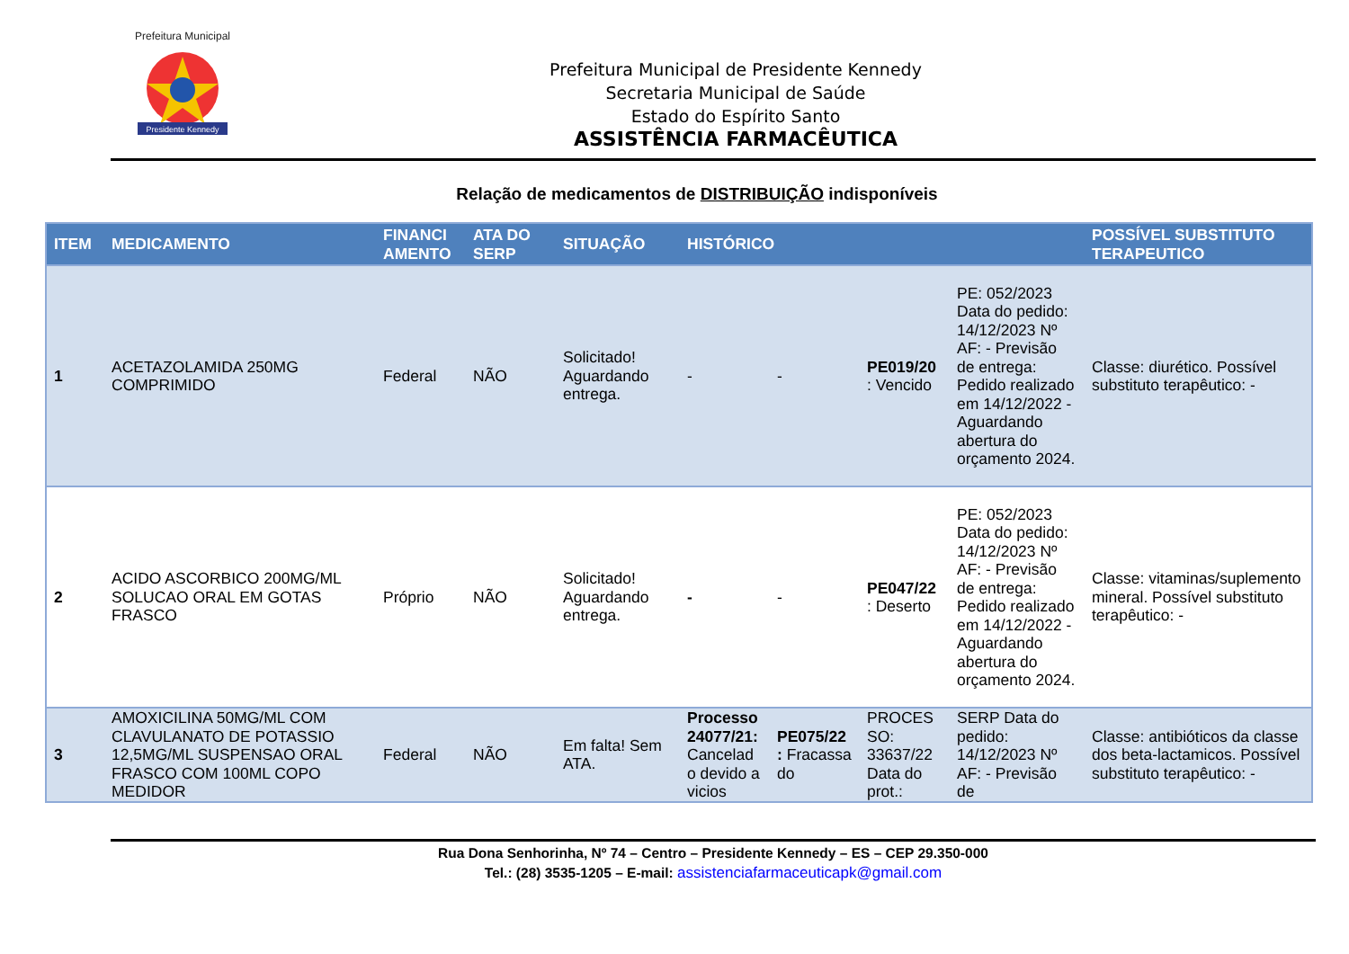Presidente Kennedy
Prefeitura Municipal
Prefeitura Municipal de Presidente Kennedy
Secretaria Municipal de Saúde
Estado do Espírito Santo
ASSISTÊNCIA FARMACÊUTICA
Relação de medicamentos de DISTRIBUIÇÃO indisponíveis
| ITEM | MEDICAMENTO | FINANCI AMENTO | ATA DO SERP | SITUAÇÃO | HISTÓRICO | | | | POSSÍVEL SUBSTITUTO TERAPEUTICO |
| --- | --- | --- | --- | --- | --- | --- | --- | --- | --- |
| 1 | ACETAZOLAMIDA 250MG COMPRIMIDO | Federal | NÃO | Solicitado! Aguardando entrega. | - | - | PE019/20 : Vencido | PE: 052/2023 Data do pedido: 14/12/2023 Nº AF: - Previsão de entrega: Pedido realizado em 14/12/2022 - Aguardando abertura do orçamento 2024. | Classe: diurético. Possível substituto terapêutico: - |
| 2 | ACIDO ASCORBICO 200MG/ML SOLUCAO ORAL EM GOTAS FRASCO | Próprio | NÃO | Solicitado! Aguardando entrega. | - | - | PE047/22 : Deserto | PE: 052/2023 Data do pedido: 14/12/2023 Nº AF: - Previsão de entrega: Pedido realizado em 14/12/2022 - Aguardando abertura do orçamento 2024. | Classe: vitaminas/suplemento mineral. Possível substituto terapêutico: - |
| 3 | AMOXICILINA 50MG/ML COM CLAVULANATO DE POTASSIO 12,5MG/ML SUSPENSAO ORAL FRASCO COM 100ML COPO MEDIDOR | Federal | NÃO | Em falta! Sem ATA. | Processo 24077/21: Cancelad o devido a vicios | PE075/22 : Fracassa do | PROCES SO: 33637/22 Data do prot.: | SERP Data do pedido: 14/12/2023 Nº AF: - Previsão de | Classe: antibióticos da classe dos beta-lactamicos. Possível substituto terapêutico: - |
Rua Dona Senhorinha, Nº 74 – Centro – Presidente Kennedy – ES – CEP 29.350-000
Tel.: (28) 3535-1205 – E-mail: assistenciafarmaceuticapk@gmail.com